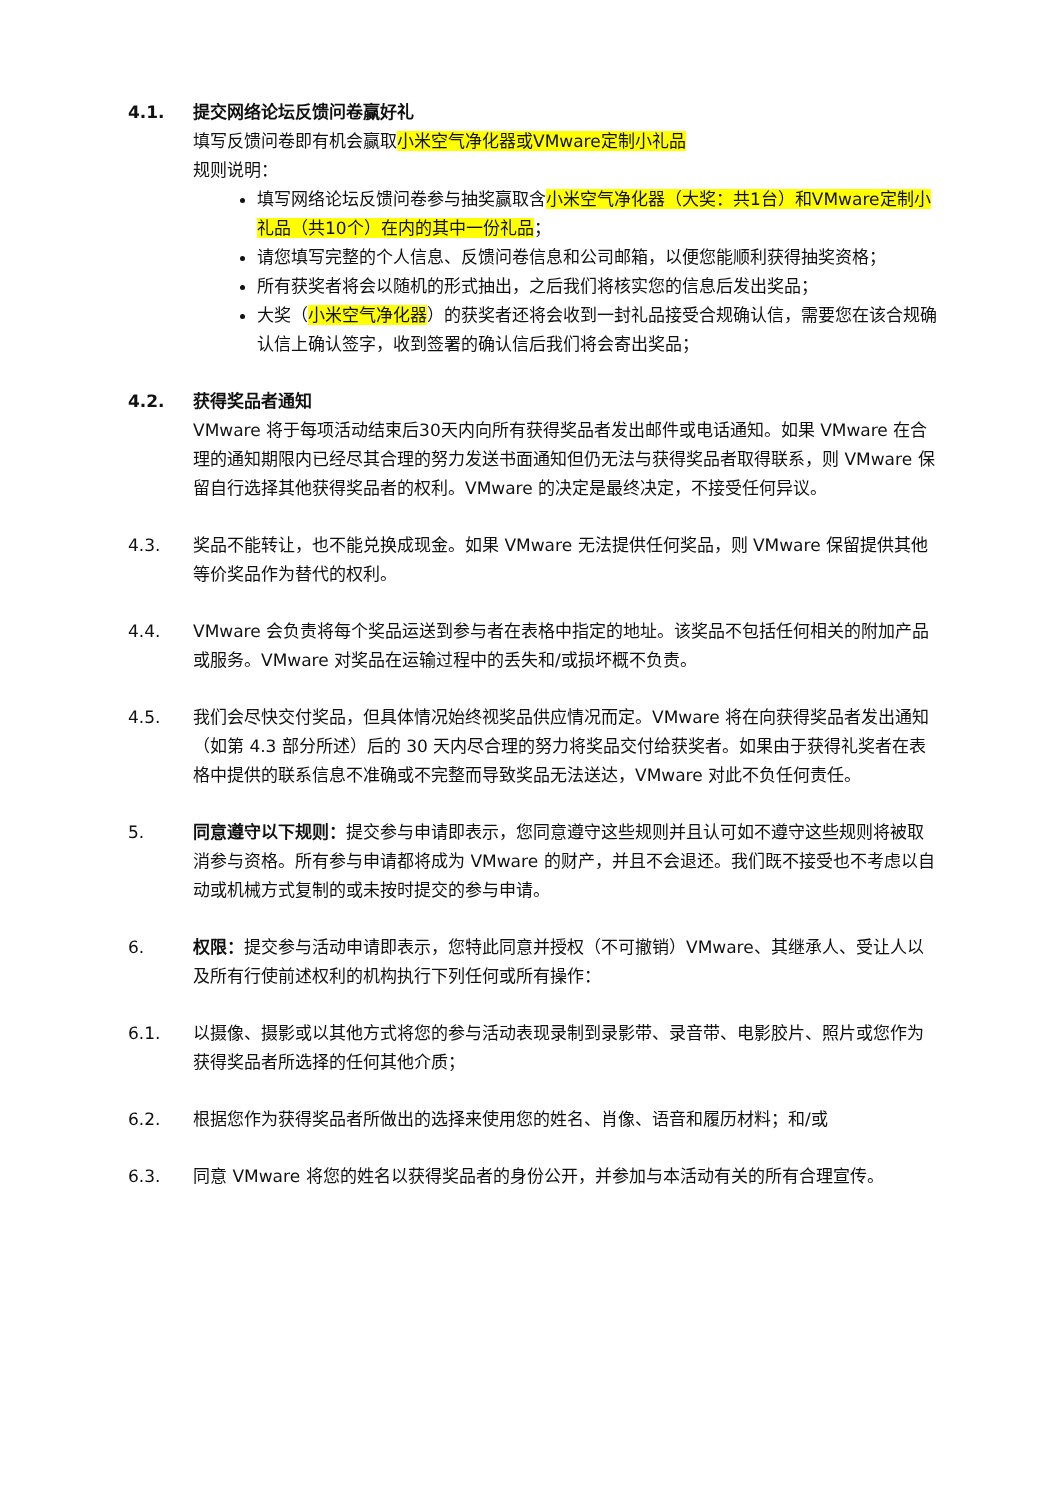4.1. 提交网络论坛反馈问卷赢好礼
填写反馈问卷即有机会赢取小米空气净化器或VMware定制小礼品
规则说明：
填写网络论坛反馈问卷参与抽奖赢取含小米空气净化器（大奖：共1台）和VMware定制小礼品（共10个）在内的其中一份礼品；
请您填写完整的个人信息、反馈问卷信息和公司邮箱，以便您能顺利获得抽奖资格；
所有获奖者将会以随机的形式抽出，之后我们将核实您的信息后发出奖品；
大奖（小米空气净化器）的获奖者还将会收到一封礼品接受合规确认信，需要您在该合规确认信上确认签字，收到签署的确认信后我们将会寄出奖品；
4.2. 获得奖品者通知
VMware 将于每项活动结束后30天内向所有获得奖品者发出邮件或电话通知。如果 VMware 在合理的通知期限内已经尽其合理的努力发送书面通知但仍无法与获得奖品者取得联系，则 VMware 保留自行选择其他获得奖品者的权利。VMware 的决定是最终决定，不接受任何异议。
4.3. 奖品不能转让，也不能兑换成现金。如果 VMware 无法提供任何奖品，则 VMware 保留提供其他等价奖品作为替代的权利。
4.4. VMware 会负责将每个奖品运送到参与者在表格中指定的地址。该奖品不包括任何相关的附加产品或服务。VMware 对奖品在运输过程中的丢失和/或损坏概不负责。
4.5. 我们会尽快交付奖品，但具体情况始终视奖品供应情况而定。VMware 将在向获得奖品者发出通知（如第 4.3 部分所述）后的 30 天内尽合理的努力将奖品交付给获奖者。如果由于获得礼奖者在表格中提供的联系信息不准确或不完整而导致奖品无法送达，VMware 对此不负任何责任。
5. 同意遵守以下规则：提交参与申请即表示，您同意遵守这些规则并且认可如不遵守这些规则将被取消参与资格。所有参与申请都将成为 VMware 的财产，并且不会退还。我们既不接受也不考虑以自动或机械方式复制的或未按时提交的参与申请。
6. 权限：提交参与活动申请即表示，您特此同意并授权（不可撤销）VMware、其继承人、受让人以及所有行使前述权利的机构执行下列任何或所有操作：
6.1. 以摄像、摄影或以其他方式将您的参与活动表现录制到录影带、录音带、电影胶片、照片或您作为获得奖品者所选择的任何其他介质；
6.2. 根据您作为获得奖品者所做出的选择来使用您的姓名、肖像、语音和履历材料；和/或
6.3. 同意 VMware 将您的姓名以获得奖品者的身份公开，并参加与本活动有关的所有合理宣传。